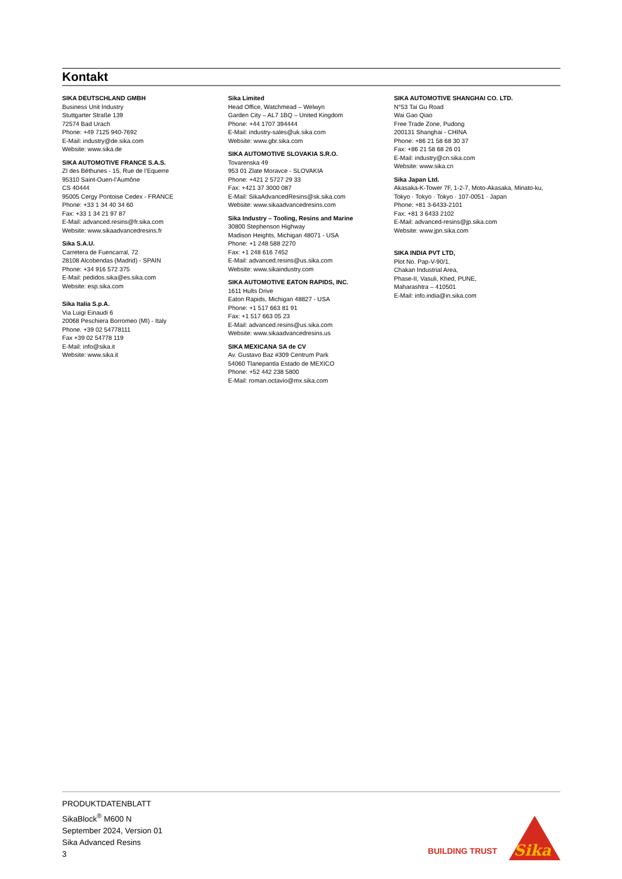Kontakt
SIKA DEUTSCHLAND GMBH
Business Unit Industry
Stuttgarter Straße 139
72574 Bad Urach
Phone: +49 7125 940-7692
E-Mail: industry@de.sika.com
Website: www.sika.de
SIKA AUTOMOTIVE FRANCE S.A.S.
ZI des Béthunes - 15, Rue de l’Equerre
95310 Saint-Ouen-l’Aumône
CS 40444
95005 Cergy Pontoise Cedex - FRANCE
Phone: +33 1 34 40 34 60
Fax: +33 1 34 21 97 87
E-Mail: advanced.resins@fr.sika.com
Website: www.sikaadvancedresins.fr
Sika S.A.U.
Carretera de Fuencarral, 72
28108 Alcobendas (Madrid) - SPAIN
Phone: +34 916 572 375
E-Mail: pedidos.sika@es.sika.com
Website: esp.sika.com
Sika Italia S.p.A.
Via Luigi Einaudi 6
20068 Peschiera Borromeo (MI) - Italy
Phone. +39 02 54778111
Fax +39 02 54778 119
E-Mail: info@sika.it
Website: www.sika.it
Sika Limited
Head Office, Watchmead – Welwyn
Garden City – AL7 1BQ – United Kingdom
Phone: +44 1707 394444
E-Mail: industry-sales@uk.sika.com
Website: www.gbr.sika.com
SIKA AUTOMOTIVE SLOVAKIA S.R.O.
Tovarenska 49
953 01 Zlate Moravce - SLOVAKIA
Phone: +421 2 5727 29 33
Fax: +421 37 3000 087
E-Mail: SikaAdvancedResins@sk.sika.com
Website: www.sikaadvancedresins.com
Sika Industry – Tooling, Resins and Marine
30800 Stephenson Highway
Madison Heights, Michigan 48071 - USA
Phone: +1 248 588 2270
Fax: +1 248 616 7452
E-Mail: advanced.resins@us.sika.com
Website: www.sikaindustry.com
SIKA AUTOMOTIVE EATON RAPIDS, INC.
1611 Hults Drive
Eaton Rapids, Michigan 48827 - USA
Phone: +1 517 663 81 91
Fax: +1 517 663 05 23
E-Mail: advanced.resins@us.sika.com
Website: www.sikaadvancedresins.us
SIKA MEXICANA SA de CV
Av. Gustavo Baz #309 Centrum Park
54060 Tlanepantla Estado de MEXICO
Phone: +52 442 238 5800
E-Mail: roman.octavio@mx.sika.com
SIKA AUTOMOTIVE SHANGHAI CO. LTD.
N°53 Tai Gu Road
Wai Gao Qiao
Free Trade Zone, Pudong
200131 Shanghai - CHINA
Phone: +86 21 58 68 30 37
Fax: +86 21 58 68 26 01
E-Mail: industry@cn.sika.com
Website: www.sika.cn
Sika Japan Ltd.
Akasaka-K-Tower 7F, 1-2-7, Moto-Akasaka, Minato-ku,
Tokyo · Tokyo · Tokyo · 107-0051 · Japan
Phone: +81 3-6433-2101
Fax: +81 3 6433 2102
E-Mail: advanced-resins@jp.sika.com
Website: www.jpn.sika.com
SIKA INDIA PVT LTD,
Plot No. Pap-V-90/1,
Chakan Industrial Area,
Phase-II, Vasuli, Khed, PUNE,
Maharashtra – 410501
E-Mail: info.india@in.sika.com
PRODUKTDATENBLATT
SikaBlock<sup>®</sup> M600 N
September 2024, Version 01
Sika Advanced Resins
3
BUILDING TRUST
Sika